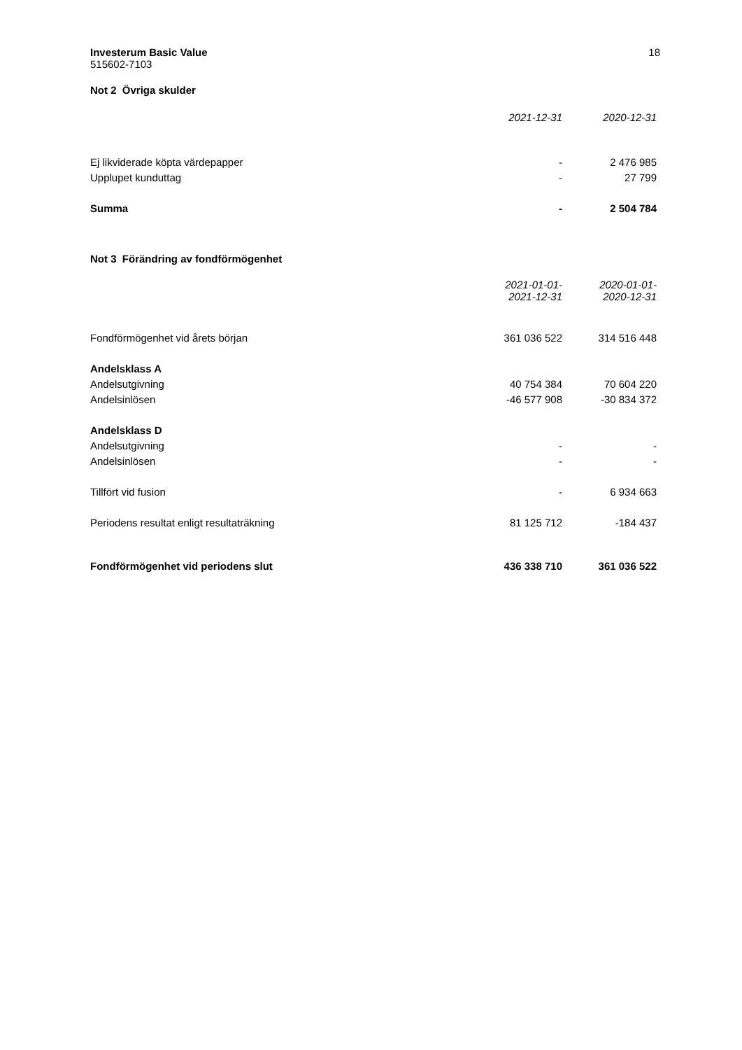Investerum Basic Value
515602-7103
18
Not 2 Övriga skulder
| | 2021-12-31 | 2020-12-31 |
| Ej likviderade köpta värdepapper | - | 2 476 985 |
| Upplupet kunduttag | - | 27 799 |
| Summa | - | 2 504 784 |
Not 3 Förändring av fondförmögenhet
| | 2021-01-01- 2021-12-31 | 2020-01-01- 2020-12-31 |
| Fondförmögenhet vid årets början | 361 036 522 | 314 516 448 |
| Andelsklass A | | |
| Andelsutgivning | 40 754 384 | 70 604 220 |
| Andelsinlösen | -46 577 908 | -30 834 372 |
| Andelsklass D | | |
| Andelsutgivning | - | - |
| Andelsinlösen | - | - |
| Tillfört vid fusion | - | 6 934 663 |
| Periodens resultat enligt resultaträkning | 81 125 712 | -184 437 |
| Fondförmögenhet vid periodens slut | 436 338 710 | 361 036 522 |